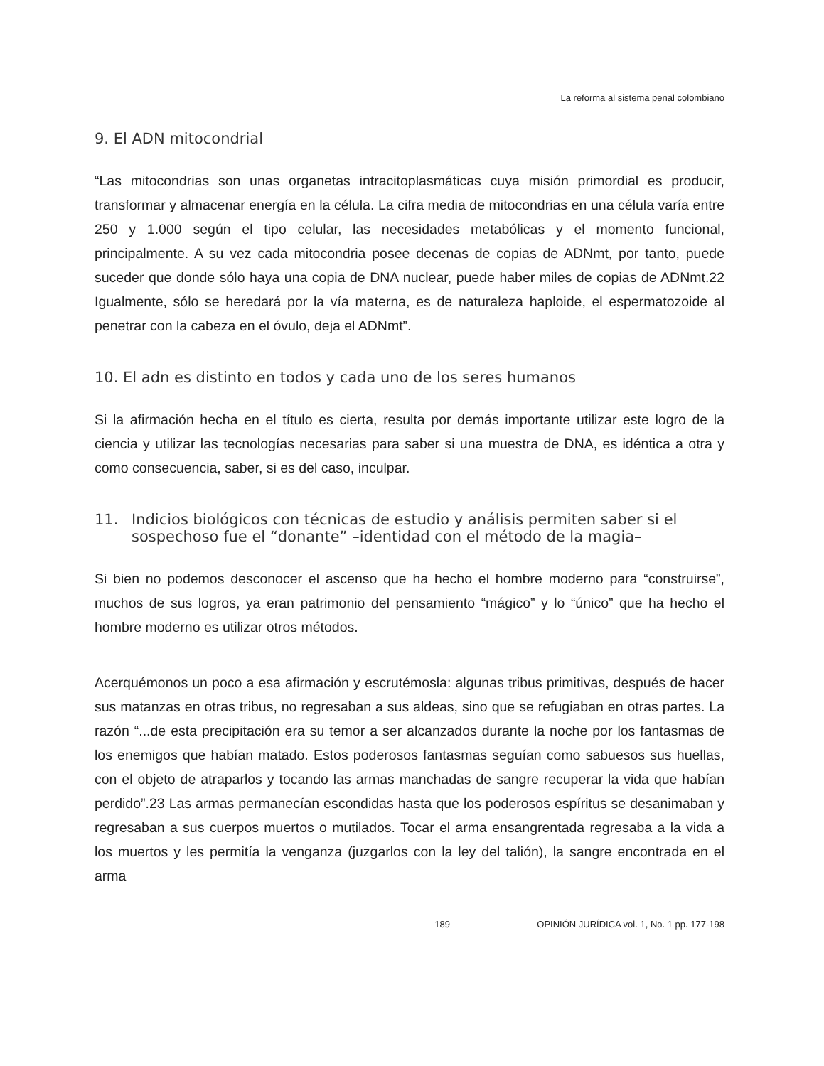La reforma al sistema penal colombiano
9. El ADN mitocondrial
“Las mitocondrias son unas organetas intracitoplasmáticas cuya misión primordial es producir, transformar y almacenar energía en la célula. La cifra media de mitocondrias en una célula varía entre 250 y 1.000 según el tipo celular, las necesidades metabólicas y el momento funcional, principalmente. A su vez cada mitocondria posee decenas de copias de ADNmt, por tanto, puede suceder que donde sólo haya una copia de DNA nuclear, puede haber miles de copias de ADNmt.22 Igualmente, sólo se heredará por la vía materna, es de naturaleza haploide, el espermatozoide al penetrar con la cabeza en el óvulo, deja el ADNmt”.
10. El adn es distinto en todos y cada uno de los seres humanos
Si la afirmación hecha en el título es cierta, resulta por demás importante utilizar este logro de la ciencia y utilizar las tecnologías necesarias para saber si una muestra de DNA, es idéntica a otra y como consecuencia, saber, si es del caso, inculpar.
11. Indicios biológicos con técnicas de estudio y análisis permiten saber si el sospechoso fue el “donante” –identidad con el método de la magia–
Si bien no podemos desconocer el ascenso que ha hecho el hombre moderno para “construirse”, muchos de sus logros, ya eran patrimonio del pensamiento “mágico” y lo “único” que ha hecho el hombre moderno es utilizar otros métodos.
Acerquémonos un poco a esa afirmación y escrutémosla: algunas tribus primitivas, después de hacer sus matanzas en otras tribus, no regresaban a sus aldeas, sino que se refugiaban en otras partes. La razón “...de esta precipitación era su temor a ser alcanzados durante la noche por los fantasmas de los enemigos que habían matado. Estos poderosos fantasmas seguían como sabuesos sus huellas, con el objeto de atraparlos y tocando las armas manchadas de sangre recuperar la vida que habían perdido”.23 Las armas permanecían escondidas hasta que los poderosos espíritus se desanimaban y regresaban a sus cuerpos muertos o mutilados. Tocar el arma ensangrentada regresaba a la vida a los muertos y les permitía la venganza (juzgarlos con la ley del talión), la sangre encontrada en el arma
189 OPINIÓN JURÍDICA vol. 1, No. 1 pp. 177-198